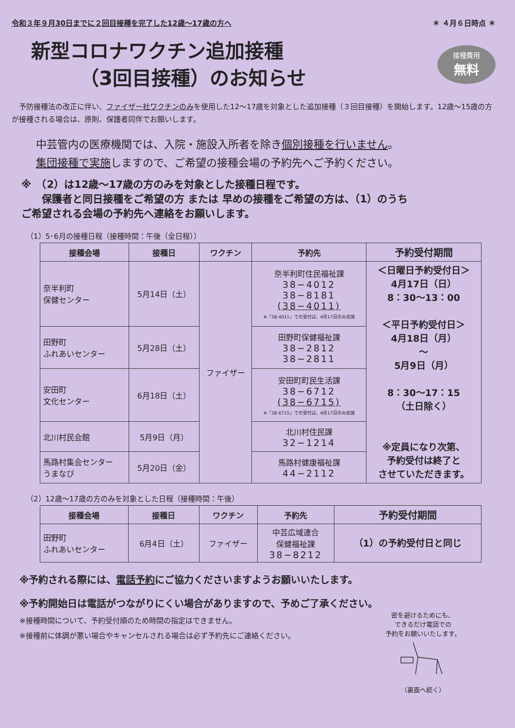令和３年９月30日までに２回目接種を完了した12歳～17歳の方へ ＊ ４月６日時点 ＊
新型コロナワクチン追加接種
　　　（3回目接種）のお知らせ
接種費用
無料
　予防接種法の改正に伴い、ファイザー社ワクチンのみを使用した12～17歳を対象とした追加接種（３回目接種）を開始します。12歳～15歳の方が接種される場合は、原則、保護者同伴でお願いします。
中芸管内の医療機関では、入院・施設入所者を除き個別接種を行いません。
集団接種で実施しますので、ご希望の接種会場の予約先へご予約ください。
※　（2）は12歳～17歳の方のみを対象とした接種日程です。
　　保護者と同日接種をご希望の方 または 早めの接種をご希望の方は、（1）のうち
ご希望される会場の予約先へ連絡をお願いします。
（1）5･6月の接種日程（接種時間：午後（全日程））
| 接種会場 | 接種日 | ワクチン | 予約先 | 予約受付期間 |
| --- | --- | --- | --- | --- |
| 奈半利町 保健センター | 5月14日（土） | ファイザー | 奈半利町住民福祉課 38−4012 38−8181 (38−4011) ※「38-4011」での受付は、4月17日のみ実施 | ＜日曜日予約受付日＞ 4月17日（日） 8：30～13：00 ＜平日予約受付日＞ 4月18日（月） 〜 5月9日（月） 8：30～17：15 （土日除く） ※定員になり次第、 予約受付は終了と させていただきます。 |
| 田野町 ふれあいセンター | 5月28日（土） | | 田野町保健福祉課 38−2812 38−2811 | |
| 安田町 文化センター | 6月18日（土） | | 安田町町民生活課 38−6712 (38−6715) ※「38-6715」での受付は、4月17日のみ実施 | |
| 北川村民会館 | 5月9日（月） | | 北川村住民課 32−1214 | |
| 馬路村集会センター うまなび | 5月20日（金） | | 馬路村健康福祉課 44−2112 | |
（2）12歳～17歳の方のみを対象とした日程（接種時間：午後）
| 接種会場 | 接種日 | ワクチン | 予約先 | 予約受付期間 |
| --- | --- | --- | --- | --- |
| 田野町 ふれあいセンター | 6月4日（土） | ファイザー | 中芸広域連合 保健福祉課 38−8212 | （1）の予約受付日と同じ |
※予約される際には、電話予約にご協力くださいますようお願いいたします。
※予約開始日は電話がつながりにくい場合がありますので、予めご了承ください。
※接種時間について、予約受付順のため時間の指定はできません。
※接種前に体調が悪い場合やキャンセルされる場合は必ず予約先にご連絡ください。
密を避けるためにも、
できるだけ電話での
予約をお願いいたします。
（裏面へ続く）